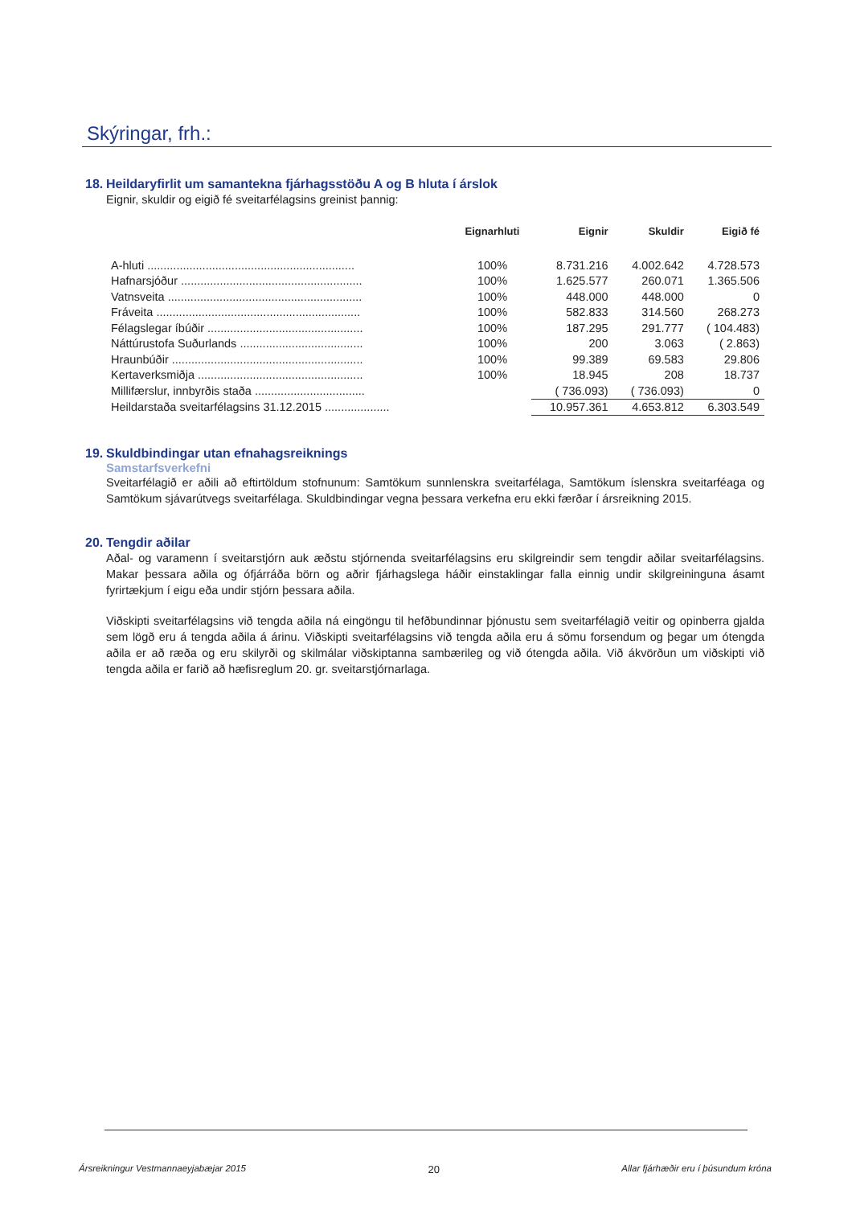Skýringar, frh.:
18. Heildaryfirlit um samantekna fjárhagsstöðu A og B hluta í árslok
Eignir, skuldir og eigið fé sveitarfélagsins greinist þannig:
| | Eignarhluti | Eignir | Skuldir | Eigið fé |
| --- | --- | --- | --- | --- |
| A-hluti ................................................................ | 100% | 8.731.216 | 4.002.642 | 4.728.573 |
| Hafnarsjóður ........................................................ | 100% | 1.625.577 | 260.071 | 1.365.506 |
| Vatnsveita ............................................................ | 100% | 448.000 | 448.000 | 0 |
| Fráveita ............................................................... | 100% | 582.833 | 314.560 | 268.273 |
| Félagslegar íbúðir ................................................ | 100% | 187.295 | 291.777 | ( 104.483) |
| Náttúrustofa Suðurlands ...................................... | 100% | 200 | 3.063 | ( 2.863) |
| Hraunbúðir ........................................................... | 100% | 99.389 | 69.583 | 29.806 |
| Kertaverksmiðja ................................................... | 100% | 18.945 | 208 | 18.737 |
| Millifærslur, innbyrðis staða .................................. | | ( 736.093) | ( 736.093) | 0 |
| Heildarstaða sveitarfélagsins 31.12.2015 .................... | | 10.957.361 | 4.653.812 | 6.303.549 |
19. Skuldbindingar utan efnahagsreiknings
Samstarfsverkefni
Sveitarfélagið er aðili að eftirtöldum stofnunum: Samtökum sunnlenskra sveitarfélaga, Samtökum íslenskra sveitarféaga og Samtökum sjávarútvegs sveitarfélaga. Skuldbindingar vegna þessara verkefna eru ekki færðar í ársreikning 2015.
20. Tengdir aðilar
Aðal- og varamenn í sveitarstjórn auk æðstu stjórnenda sveitarfélagsins eru skilgreindir sem tengdir aðilar sveitarfélagsins. Makar þessara aðila og ófjárráða börn og aðrir fjárhagslega háðir einstaklingar falla einnig undir skilgreininguna ásamt fyrirtækjum í eigu eða undir stjórn þessara aðila.
Viðskipti sveitarfélagsins við tengda aðila ná eingöngu til hefðbundinnar þjónustu sem sveitarfélagið veitir og opinberra gjalda sem lögð eru á tengda aðila á árinu. Viðskipti sveitarfélagsins við tengda aðila eru á sömu forsendum og þegar um ótengda aðila er að ræða og eru skilyrði og skilmálar viðskiptanna sambærileg og við ótengda aðila. Við ákvörðun um viðskipti við tengda aðila er farið að hæfisreglum 20. gr. sveitarstjórnarlaga.
Ársreikningur Vestmannaeyjabæjar 2015 20 Allar fjárhæðir eru í þúsundum króna